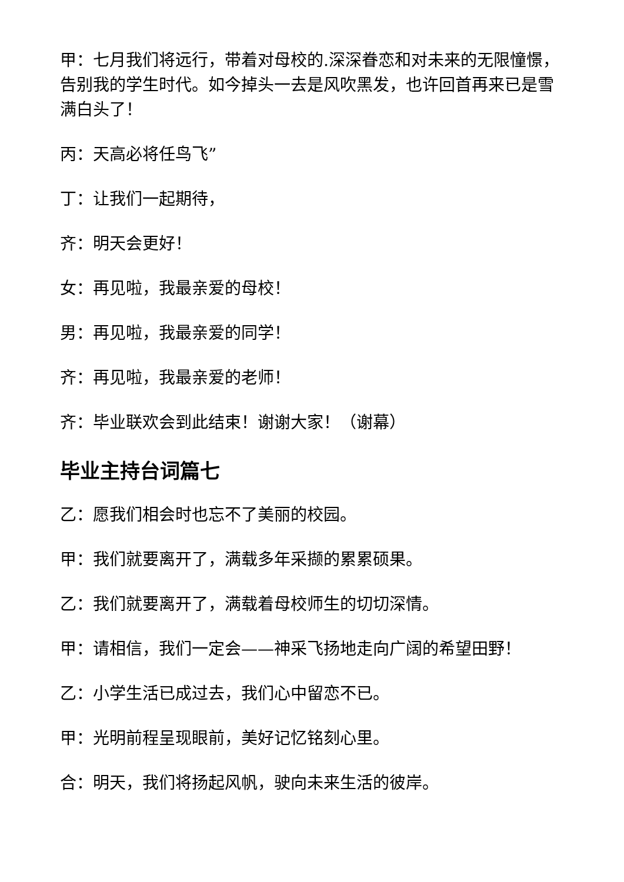甲：七月我们将远行，带着对母校的.深深眷恋和对未来的无限憧憬，告别我的学生时代。如今掉头一去是风吹黑发，也许回首再来已是雪满白头了！
丙：天高必将任鸟飞”
丁：让我们一起期待，
齐：明天会更好！
女：再见啦，我最亲爱的母校！
男：再见啦，我最亲爱的同学！
齐：再见啦，我最亲爱的老师！
齐：毕业联欢会到此结束！谢谢大家！（谢幕）
毕业主持台词篇七
乙：愿我们相会时也忘不了美丽的校园。
甲：我们就要离开了，满载多年采撷的累累硕果。
乙：我们就要离开了，满载着母校师生的切切深情。
甲：请相信，我们一定会——神采飞扬地走向广阔的希望田野！
乙：小学生活已成过去，我们心中留恋不已。
甲：光明前程呈现眼前，美好记忆铭刻心里。
合：明天，我们将扬起风帆，驶向未来生活的彼岸。